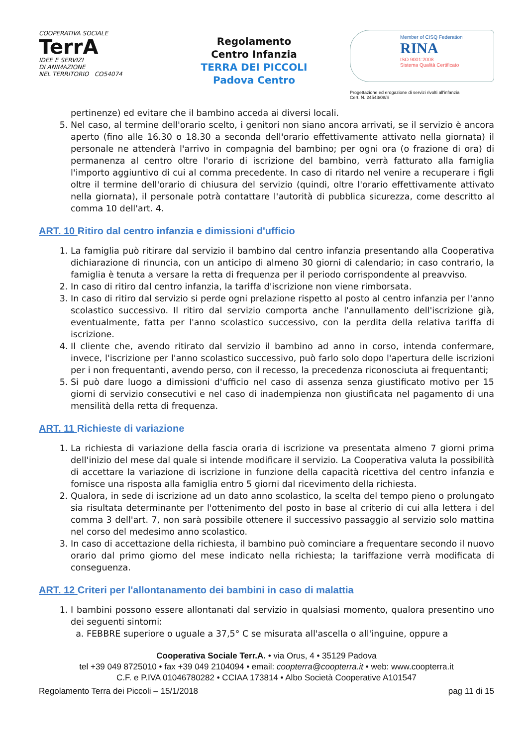COOPERATIVA SOCIALE
TerrA
IDEE E SERVIZI
DI ANIMAZIONE
NEL TERRITORIO CO54074
Regolamento
Centro Infanzia
TERRA DEI PICCOLI
Padova Centro
Member of CISQ Federation
RINA
ISO 9001:2008
Sistema Qualità Certificato
Progettazione ed erogazione di servizi rivolti all'infanzia
Cert. N. 24543/08/S
pertinenze) ed evitare che il bambino acceda ai diversi locali.
5. Nel caso, al termine dell'orario scelto, i genitori non siano ancora arrivati, se il servizio è ancora aperto (fino alle 16.30 o 18.30 a seconda dell'orario effettivamente attivato nella giornata) il personale ne attenderà l'arrivo in compagnia del bambino; per ogni ora (o frazione di ora) di permanenza al centro oltre l'orario di iscrizione del bambino, verrà fatturato alla famiglia l'importo aggiuntivo di cui al comma precedente. In caso di ritardo nel venire a recuperare i figli oltre il termine dell'orario di chiusura del servizio (quindi, oltre l'orario effettivamente attivato nella giornata), il personale potrà contattare l'autorità di pubblica sicurezza, come descritto al comma 10 dell'art. 4.
ART. 10 Ritiro dal centro infanzia e dimissioni d'ufficio
1. La famiglia può ritirare dal servizio il bambino dal centro infanzia presentando alla Cooperativa dichiarazione di rinuncia, con un anticipo di almeno 30 giorni di calendario; in caso contrario, la famiglia è tenuta a versare la retta di frequenza per il periodo corrispondente al preavviso.
2. In caso di ritiro dal centro infanzia, la tariffa d'iscrizione non viene rimborsata.
3. In caso di ritiro dal servizio si perde ogni prelazione rispetto al posto al centro infanzia per l'anno scolastico successivo. Il ritiro dal servizio comporta anche l'annullamento dell'iscrizione già, eventualmente, fatta per l'anno scolastico successivo, con la perdita della relativa tariffa di iscrizione.
4. Il cliente che, avendo ritirato dal servizio il bambino ad anno in corso, intenda confermare, invece, l'iscrizione per l'anno scolastico successivo, può farlo solo dopo l'apertura delle iscrizioni per i non frequentanti, avendo perso, con il recesso, la precedenza riconosciuta ai frequentanti;
5. Si può dare luogo a dimissioni d'ufficio nel caso di assenza senza giustificato motivo per 15 giorni di servizio consecutivi e nel caso di inadempienza non giustificata nel pagamento di una mensilità della retta di frequenza.
ART. 11 Richieste di variazione
1. La richiesta di variazione della fascia oraria di iscrizione va presentata almeno 7 giorni prima dell'inizio del mese dal quale si intende modificare il servizio. La Cooperativa valuta la possibilità di accettare la variazione di iscrizione in funzione della capacità ricettiva del centro infanzia e fornisce una risposta alla famiglia entro 5 giorni dal ricevimento della richiesta.
2. Qualora, in sede di iscrizione ad un dato anno scolastico, la scelta del tempo pieno o prolungato sia risultata determinante per l'ottenimento del posto in base al criterio di cui alla lettera i del comma 3 dell'art. 7, non sarà possibile ottenere il successivo passaggio al servizio solo mattina nel corso del medesimo anno scolastico.
3. In caso di accettazione della richiesta, il bambino può cominciare a frequentare secondo il nuovo orario dal primo giorno del mese indicato nella richiesta; la tariffazione verrà modificata di conseguenza.
ART. 12 Criteri per l'allontanamento dei bambini in caso di malattia
1. I bambini possono essere allontanati dal servizio in qualsiasi momento, qualora presentino uno dei seguenti sintomi:
a. FEBBRE superiore o uguale a 37,5° C se misurata all'ascella o all'inguine, oppure a
Cooperativa Sociale Terr.A. • via Orus, 4 • 35129 Padova
tel +39 049 8725010 • fax +39 049 2104094 • email: coopterra@coopterra.it • web: www.coopterra.it
C.F. e P.IVA 01046780282 • CCIAA 173814 • Albo Società Cooperative A101547
Regolamento Terra dei Piccoli – 15/1/2018 pag 11 di 15